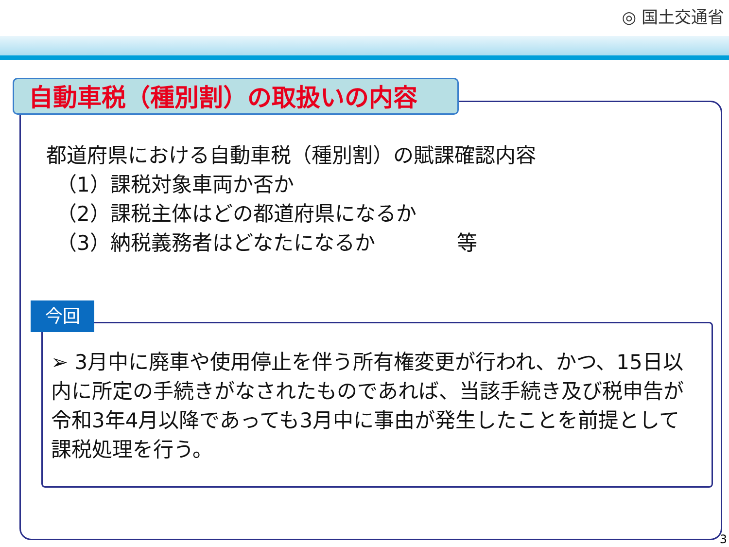◎ 国土交通省
自動車税（種別割）の取扱いの内容
都道府県における自動車税（種別割）の賦課確認内容
　（1）課税対象車両か否か
　（2）課税主体はどの都道府県になるか
　（3）納税義務者はどなたになるか　　　　等
今回
➢ 3月中に廃車や使用停止を伴う所有権変更が行われ、かつ、15日以内に所定の手続きがなされたものであれば、当該手続き及び税申告が令和3年4月以降であっても3月中に事由が発生したことを前提として課税処理を行う。
3